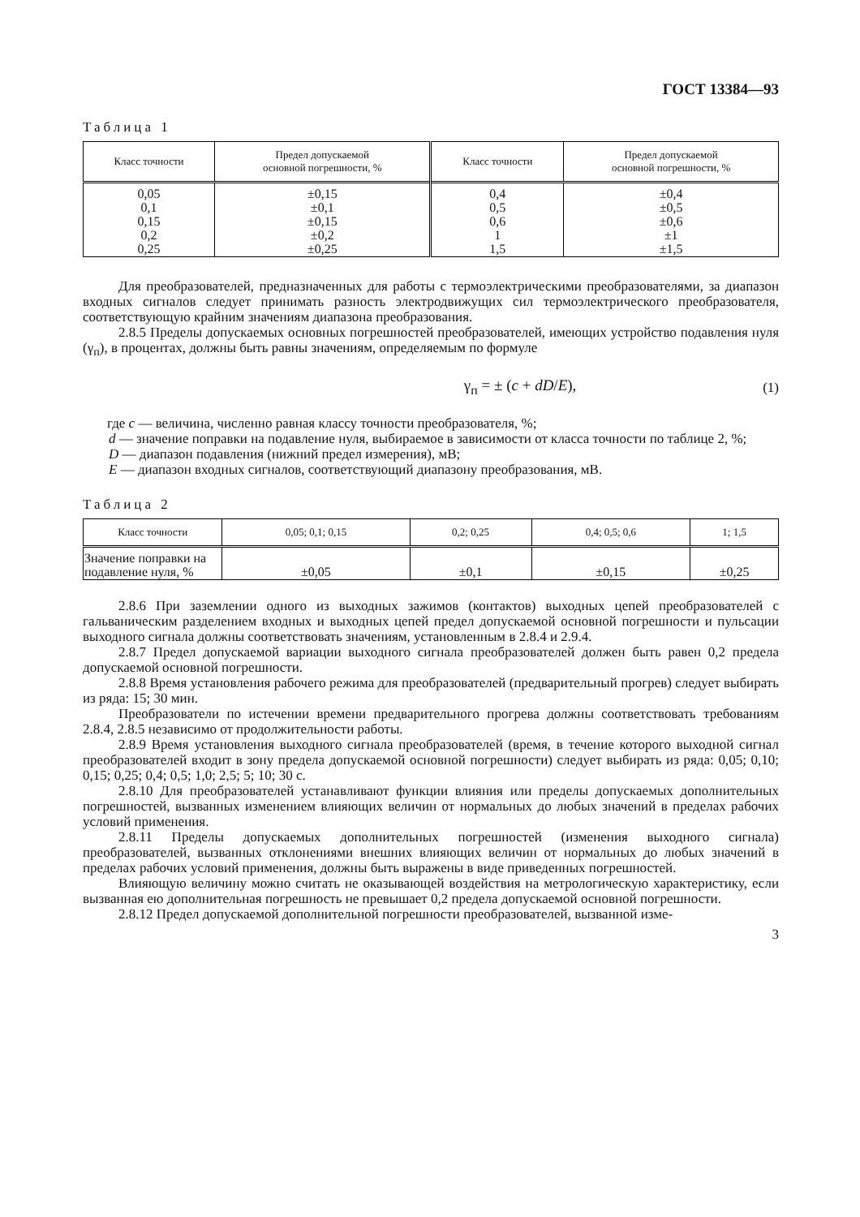ГОСТ 13384—93
Таблица 1
| Класс точности | Предел допускаемой основной погрешности, % | Класс точности | Предел допускаемой основной погрешности, % |
| --- | --- | --- | --- |
| 0,05 0,1 0,15 0,2 0,25 | ±0,15 ±0,1 ±0,15 ±0,2 ±0,25 | 0,4 0,5 0,6 1 1,5 | ±0,4 ±0,5 ±0,6 ±1 ±1,5 |
Для преобразователей, предназначенных для работы с термоэлектрическими преобразователями, за диапазон входных сигналов следует принимать разность электродвижущих сил термоэлектрического преобразователя, соответствующую крайним значениям диапазона преобразования.
2.8.5 Пределы допускаемых основных погрешностей преобразователей, имеющих устройство подавления нуля (γ<sub>п</sub>), в процентах, должны быть равны значениям, определяемым по формуле
γ<sub>п</sub> = ± (c + dD/E), (1)
где c — величина, численно равная классу точности преобразователя, %;
d — значение поправки на подавление нуля, выбираемое в зависимости от класса точности по таблице 2, %;
D — диапазон подавления (нижний предел измерения), мВ;
E — диапазон входных сигналов, соответствующий диапазону преобразования, мВ.
Таблица 2
| Класс точности | 0,05; 0,1; 0,15 | 0,2; 0,25 | 0,4; 0,5; 0,6 | 1; 1,5 |
| --- | --- | --- | --- | --- |
| Значение поправки на подавление нуля, % | ±0,05 | ±0,1 | ±0,15 | ±0,25 |
2.8.6 При заземлении одного из выходных зажимов (контактов) выходных цепей преобразователей с гальваническим разделением входных и выходных цепей предел допускаемой основной погрешности и пульсации выходного сигнала должны соответствовать значениям, установленным в 2.8.4 и 2.9.4.
2.8.7 Предел допускаемой вариации выходного сигнала преобразователей должен быть равен 0,2 предела допускаемой основной погрешности.
2.8.8 Время установления рабочего режима для преобразователей (предварительный прогрев) следует выбирать из ряда: 15; 30 мин.
Преобразователи по истечении времени предварительного прогрева должны соответствовать требованиям 2.8.4, 2.8.5 независимо от продолжительности работы.
2.8.9 Время установления выходного сигнала преобразователей (время, в течение которого выходной сигнал преобразователей входит в зону предела допускаемой основной погрешности) следует выбирать из ряда: 0,05; 0,10; 0,15; 0,25; 0,4; 0,5; 1,0; 2,5; 5; 10; 30 с.
2.8.10 Для преобразователей устанавливают функции влияния или пределы допускаемых дополнительных погрешностей, вызванных изменением влияющих величин от нормальных до любых значений в пределах рабочих условий применения.
2.8.11 Пределы допускаемых дополнительных погрешностей (изменения выходного сигнала) преобразователей, вызванных отклонениями внешних влияющих величин от нормальных до любых значений в пределах рабочих условий применения, должны быть выражены в виде приведенных погрешностей.
Влияющую величину можно считать не оказывающей воздействия на метрологическую характеристику, если вызванная ею дополнительная погрешность не превышает 0,2 предела допускаемой основной погрешности.
2.8.12 Предел допускаемой дополнительной погрешности преобразователей, вызванной изме-
3